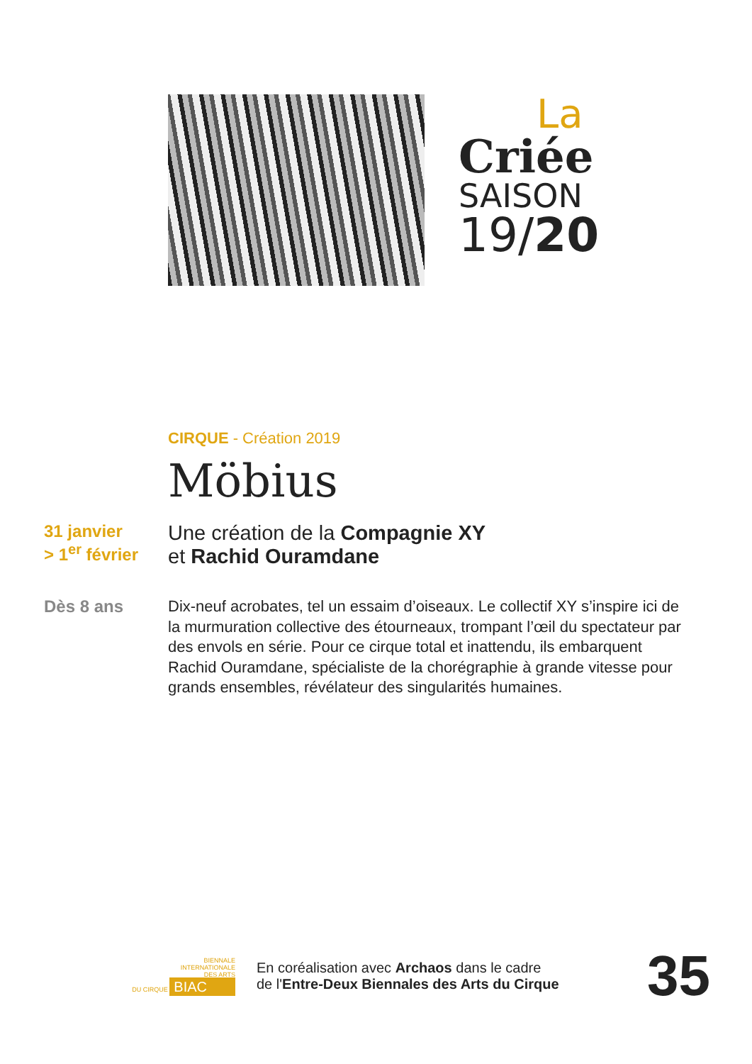La
Criée
SAISON
19/20
CIRQUE - Création 2019
Möbius
31 janvier
> 1<sup>er</sup> février
Une création de la Compagnie XY
et Rachid Ouramdane
Dès 8 ans
Dix-neuf acrobates, tel un essaim d’oiseaux. Le collectif XY s’inspire ici de la murmuration collective des étourneaux, trompant l’œil du spectateur par des envols en série. Pour ce cirque total et inattendu, ils embarquent Rachid Ouramdane, spécialiste de la chorégraphie à grande vitesse pour grands ensembles, révélateur des singularités humaines.
BIENNALE
INTERNATIONALE
DES ARTS
DU CIRQUE BIAC
En coréalisation avec Archaos dans le cadre
de l'Entre-Deux Biennales des Arts du Cirque
35